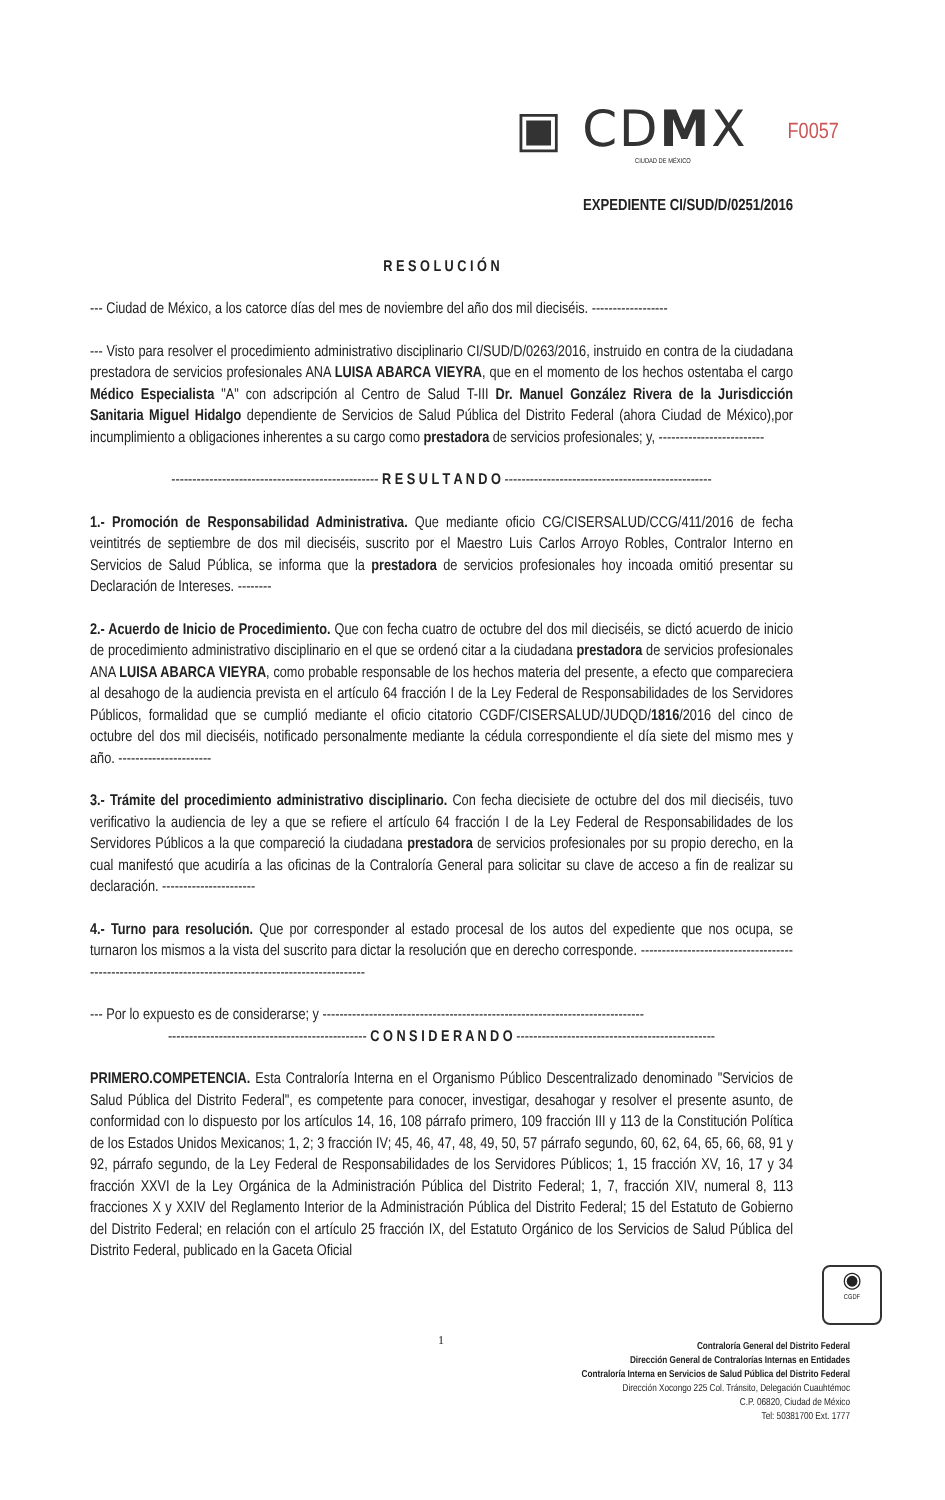▣ CDMX
CIUDAD DE MÉXICO
F0057
EXPEDIENTE CI/SUD/D/0251/2016
R E S O L U C I Ó N
--- Ciudad de México, a los catorce días del mes de noviembre del año dos mil dieciséis. ------------------
--- Visto para resolver el procedimiento administrativo disciplinario CI/SUD/D/0263/2016, instruido en contra de la ciudadana prestadora de servicios profesionales ANA LUISA ABARCA VIEYRA, que en el momento de los hechos ostentaba el cargo Médico Especialista "A" con adscripción al Centro de Salud T-III Dr. Manuel González Rivera de la Jurisdicción Sanitaria Miguel Hidalgo dependiente de Servicios de Salud Pública del Distrito Federal (ahora Ciudad de México),por incumplimiento a obligaciones inherentes a su cargo como prestadora de servicios profesionales; y, -------------------------
------------------------------------------------- R E S U L T A N D O -------------------------------------------------
1.- Promoción de Responsabilidad Administrativa. Que mediante oficio CG/CISERSALUD/CCG/411/2016 de fecha veintitrés de septiembre de dos mil dieciséis, suscrito por el Maestro Luis Carlos Arroyo Robles, Contralor Interno en Servicios de Salud Pública, se informa que la prestadora de servicios profesionales hoy incoada omitió presentar su Declaración de Intereses. --------
2.- Acuerdo de Inicio de Procedimiento. Que con fecha cuatro de octubre del dos mil dieciséis, se dictó acuerdo de inicio de procedimiento administrativo disciplinario en el que se ordenó citar a la ciudadana prestadora de servicios profesionales ANA LUISA ABARCA VIEYRA, como probable responsable de los hechos materia del presente, a efecto que compareciera al desahogo de la audiencia prevista en el artículo 64 fracción I de la Ley Federal de Responsabilidades de los Servidores Públicos, formalidad que se cumplió mediante el oficio citatorio CGDF/CISERSALUD/JUDQD/1816/2016 del cinco de octubre del dos mil dieciséis, notificado personalmente mediante la cédula correspondiente el día siete del mismo mes y año. ----------------------
3.- Trámite del procedimiento administrativo disciplinario. Con fecha diecisiete de octubre del dos mil dieciséis, tuvo verificativo la audiencia de ley a que se refiere el artículo 64 fracción I de la Ley Federal de Responsabilidades de los Servidores Públicos a la que compareció la ciudadana prestadora de servicios profesionales por su propio derecho, en la cual manifestó que acudiría a las oficinas de la Contraloría General para solicitar su clave de acceso a fin de realizar su declaración. ----------------------
4.- Turno para resolución. Que por corresponder al estado procesal de los autos del expediente que nos ocupa, se turnaron los mismos a la vista del suscrito para dictar la resolución que en derecho corresponde. -----------------------------------------------------------------------------------------------------
--- Por lo expuesto es de considerarse; y ----------------------------------------------------------------------------
----------------------------------------------- C O N S I D E R A N D O -----------------------------------------------
PRIMERO.COMPETENCIA. Esta Contraloría Interna en el Organismo Público Descentralizado denominado "Servicios de Salud Pública del Distrito Federal", es competente para conocer, investigar, desahogar y resolver el presente asunto, de conformidad con lo dispuesto por los artículos 14, 16, 108 párrafo primero, 109 fracción III y 113 de la Constitución Política de los Estados Unidos Mexicanos; 1, 2; 3 fracción IV; 45, 46, 47, 48, 49, 50, 57 párrafo segundo, 60, 62, 64, 65, 66, 68, 91 y 92, párrafo segundo, de la Ley Federal de Responsabilidades de los Servidores Públicos; 1, 15 fracción XV, 16, 17 y 34 fracción XXVI de la Ley Orgánica de la Administración Pública del Distrito Federal; 1, 7, fracción XIV, numeral 8, 113 fracciones X y XXIV del Reglamento Interior de la Administración Pública del Distrito Federal; 15 del Estatuto de Gobierno del Distrito Federal; en relación con el artículo 25 fracción IX, del Estatuto Orgánico de los Servicios de Salud Pública del Distrito Federal, publicado en la Gaceta Oficial
◉
CGDF
1
Contraloría General del Distrito Federal
Dirección General de Contralorías Internas en Entidades
Contraloría Interna en Servicios de Salud Pública del Distrito Federal
Dirección Xocongo 225 Col. Tránsito, Delegación Cuauhtémoc
C.P. 06820, Ciudad de México
Tel: 50381700 Ext. 1777